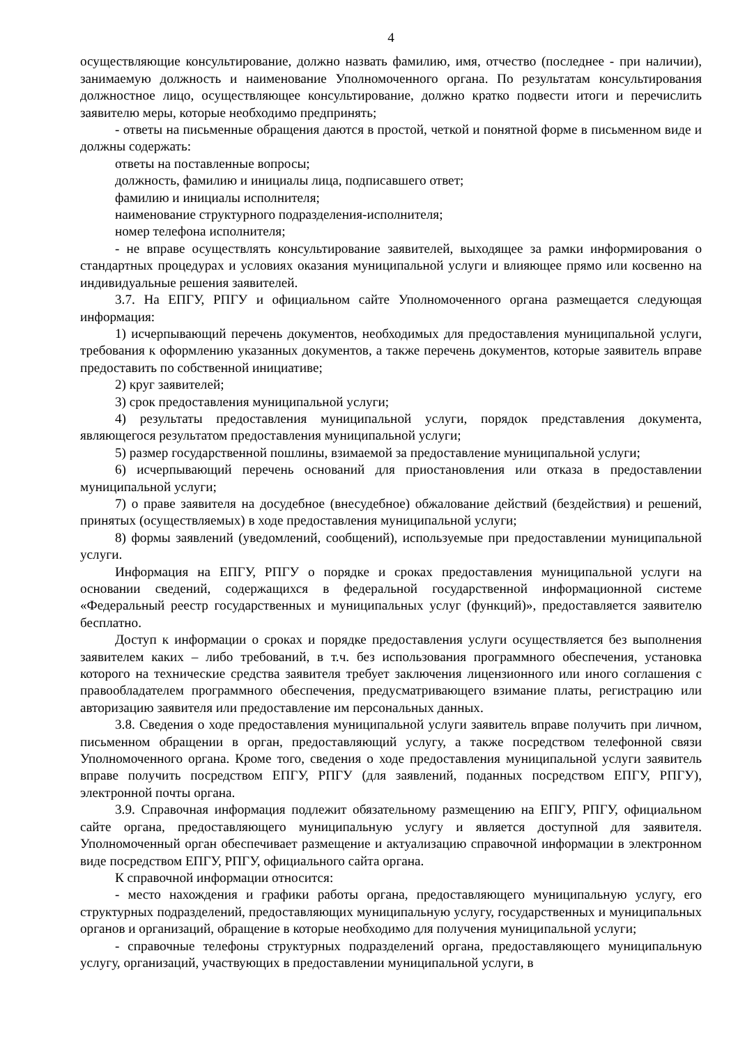4
осуществляющие консультирование, должно назвать фамилию, имя, отчество (последнее - при наличии), занимаемую должность и наименование Уполномоченного органа. По результатам консультирования должностное лицо, осуществляющее консультирование, должно кратко подвести итоги и перечислить заявителю меры, которые необходимо предпринять;
- ответы на письменные обращения даются в простой, четкой и понятной форме в письменном виде и должны содержать:
ответы на поставленные вопросы;
должность, фамилию и инициалы лица, подписавшего ответ;
фамилию и инициалы исполнителя;
наименование структурного подразделения-исполнителя;
номер телефона исполнителя;
- не вправе осуществлять консультирование заявителей, выходящее за рамки информирования о стандартных процедурах и условиях оказания муниципальной услуги и влияющее прямо или косвенно на индивидуальные решения заявителей.
3.7. На ЕПГУ, РПГУ и официальном сайте Уполномоченного органа размещается следующая информация:
1) исчерпывающий перечень документов, необходимых для предоставления муниципальной услуги, требования к оформлению указанных документов, а также перечень документов, которые заявитель вправе предоставить по собственной инициативе;
2) круг заявителей;
3) срок предоставления муниципальной услуги;
4) результаты предоставления муниципальной услуги, порядок представления документа, являющегося результатом предоставления муниципальной услуги;
5) размер государственной пошлины, взимаемой за предоставление муниципальной услуги;
6) исчерпывающий перечень оснований для приостановления или отказа в предоставлении муниципальной услуги;
7) о праве заявителя на досудебное (внесудебное) обжалование действий (бездействия) и решений, принятых (осуществляемых) в ходе предоставления муниципальной услуги;
8) формы заявлений (уведомлений, сообщений), используемые при предоставлении муниципальной услуги.
Информация на ЕПГУ, РПГУ о порядке и сроках предоставления муниципальной услуги на основании сведений, содержащихся в федеральной государственной информационной системе «Федеральный реестр государственных и муниципальных услуг (функций)», предоставляется заявителю бесплатно.
Доступ к информации о сроках и порядке предоставления услуги осуществляется без выполнения заявителем каких – либо требований, в т.ч. без использования программного обеспечения, установка которого на технические средства заявителя требует заключения лицензионного или иного соглашения с правообладателем программного обеспечения, предусматривающего взимание платы, регистрацию или авторизацию заявителя или предоставление им персональных данных.
3.8. Сведения о ходе предоставления муниципальной услуги заявитель вправе получить при личном, письменном обращении в орган, предоставляющий услугу, а также посредством телефонной связи Уполномоченного органа. Кроме того, сведения о ходе предоставления муниципальной услуги заявитель вправе получить посредством ЕПГУ, РПГУ (для заявлений, поданных посредством ЕПГУ, РПГУ), электронной почты органа.
3.9. Справочная информация подлежит обязательному размещению на ЕПГУ, РПГУ, официальном сайте органа, предоставляющего муниципальную услугу и является доступной для заявителя. Уполномоченный орган обеспечивает размещение и актуализацию справочной информации в электронном виде посредством ЕПГУ, РПГУ, официального сайта органа.
К справочной информации относится:
- место нахождения и графики работы органа, предоставляющего муниципальную услугу, его структурных подразделений, предоставляющих муниципальную услугу, государственных и муниципальных органов и организаций, обращение в которые необходимо для получения муниципальной услуги;
- справочные телефоны структурных подразделений органа, предоставляющего муниципальную услугу, организаций, участвующих в предоставлении муниципальной услуги, в